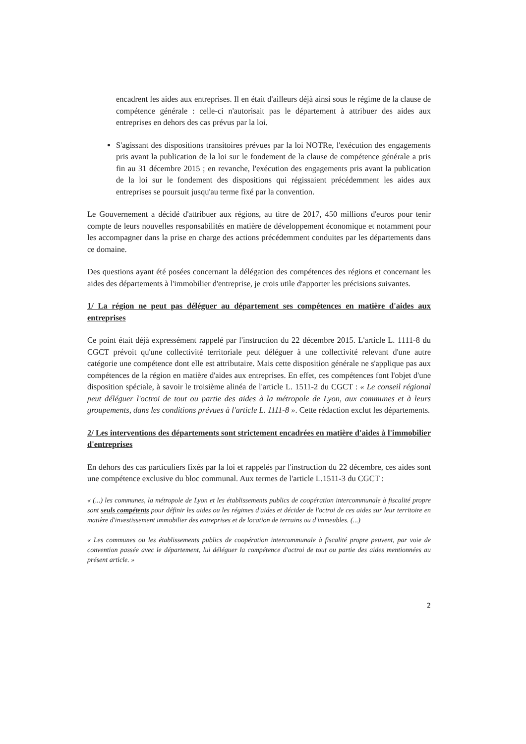encadrent les aides aux entreprises. Il en était d'ailleurs déjà ainsi sous le régime de la clause de compétence générale : celle-ci n'autorisait pas le département à attribuer des aides aux entreprises en dehors des cas prévus par la loi.
S'agissant des dispositions transitoires prévues par la loi NOTRe, l'exécution des engagements pris avant la publication de la loi sur le fondement de la clause de compétence générale a pris fin au 31 décembre 2015 ; en revanche, l'exécution des engagements pris avant la publication de la loi sur le fondement des dispositions qui régissaient précédemment les aides aux entreprises se poursuit jusqu'au terme fixé par la convention.
Le Gouvernement a décidé d'attribuer aux régions, au titre de 2017, 450 millions d'euros pour tenir compte de leurs nouvelles responsabilités en matière de développement économique et notamment pour les accompagner dans la prise en charge des actions précédemment conduites par les départements dans ce domaine.
Des questions ayant été posées concernant la délégation des compétences des régions et concernant les aides des départements à l'immobilier d'entreprise, je crois utile d'apporter les précisions suivantes.
1/ La région ne peut pas déléguer au département ses compétences en matière d'aides aux entreprises
Ce point était déjà expressément rappelé par l'instruction du 22 décembre 2015. L'article L. 1111-8 du CGCT prévoit qu'une collectivité territoriale peut déléguer à une collectivité relevant d'une autre catégorie une compétence dont elle est attributaire. Mais cette disposition générale ne s'applique pas aux compétences de la région en matière d'aides aux entreprises. En effet, ces compétences font l'objet d'une disposition spéciale, à savoir le troisième alinéa de l'article L. 1511-2 du CGCT : « Le conseil régional peut déléguer l'octroi de tout ou partie des aides à la métropole de Lyon, aux communes et à leurs groupements, dans les conditions prévues à l'article L. 1111-8 ». Cette rédaction exclut les départements.
2/ Les interventions des départements sont strictement encadrées en matière d'aides à l'immobilier d'entreprises
En dehors des cas particuliers fixés par la loi et rappelés par l'instruction du 22 décembre, ces aides sont une compétence exclusive du bloc communal. Aux termes de l'article L.1511-3 du CGCT :
« (...) les communes, la métropole de Lyon et les établissements publics de coopération intercommunale à fiscalité propre sont seuls compétents pour définir les aides ou les régimes d'aides et décider de l'octroi de ces aides sur leur territoire en matière d'investissement immobilier des entreprises et de location de terrains ou d'immeubles. (...)
« Les communes ou les établissements publics de coopération intercommunale à fiscalité propre peuvent, par voie de convention passée avec le département, lui déléguer la compétence d'octroi de tout ou partie des aides mentionnées au présent article. »
2